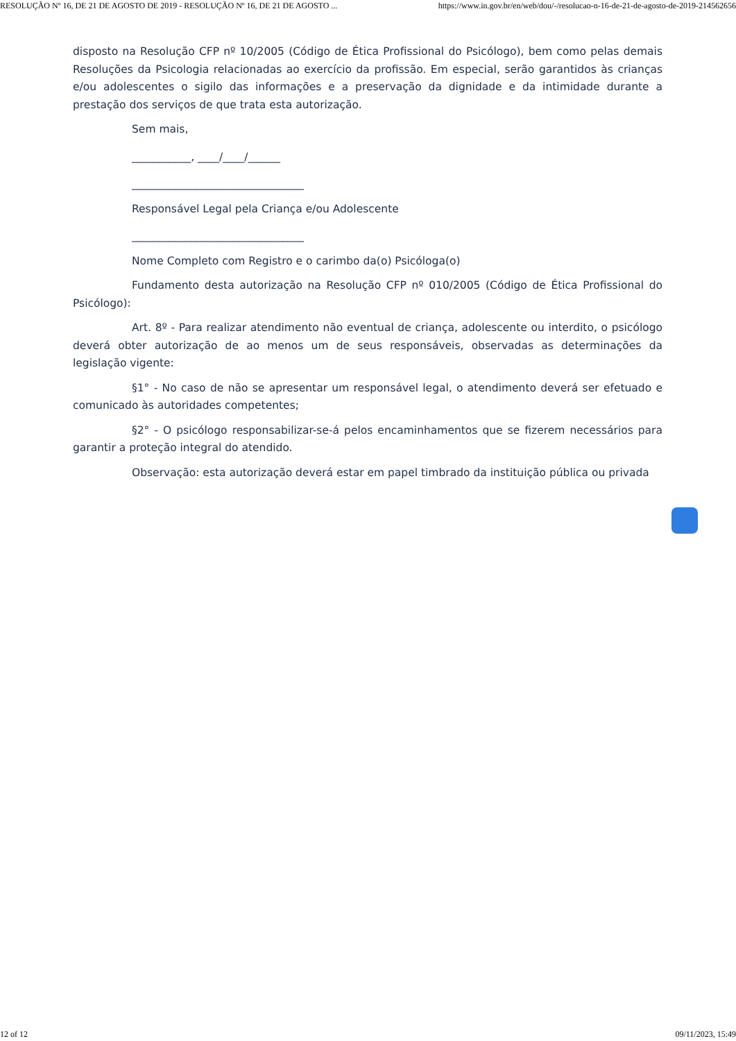RESOLUÇÃO Nº 16, DE 21 DE AGOSTO DE 2019 - RESOLUÇÃO Nº 16, DE 21 DE AGOSTO ... https://www.in.gov.br/en/web/dou/-/resolucao-n-16-de-21-de-agosto-de-2019-214562656
disposto na Resolução CFP nº 10/2005 (Código de Ética Profissional do Psicólogo), bem como pelas demais Resoluções da Psicologia relacionadas ao exercício da profissão. Em especial, serão garantidos às crianças e/ou adolescentes o sigilo das informações e a preservação da dignidade e da intimidade durante a prestação dos serviços de que trata esta autorização.
Sem mais,
___________, ____/____/______
________________________________
Responsável Legal pela Criança e/ou Adolescente
________________________________
Nome Completo com Registro e o carimbo da(o) Psicóloga(o)
Fundamento desta autorização na Resolução CFP nº 010/2005 (Código de Ética Profissional do Psicólogo):
Art. 8º - Para realizar atendimento não eventual de criança, adolescente ou interdito, o psicólogo deverá obter autorização de ao menos um de seus responsáveis, observadas as determinações da legislação vigente:
§1° - No caso de não se apresentar um responsável legal, o atendimento deverá ser efetuado e comunicado às autoridades competentes;
§2° - O psicólogo responsabilizar-se-á pelos encaminhamentos que se fizerem necessários para garantir a proteção integral do atendido.
Observação: esta autorização deverá estar em papel timbrado da instituição pública ou privada
12 of 12 09/11/2023, 15:49